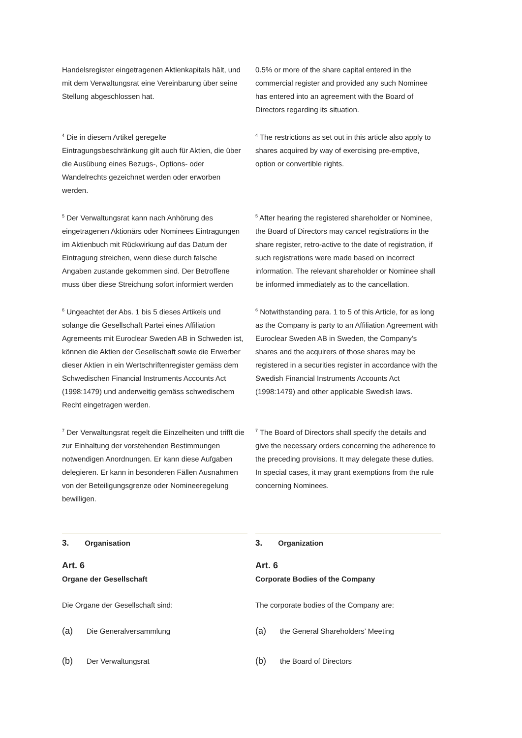Handelsregister eingetragenen Aktienkapitals hält, und mit dem Verwaltungsrat eine Vereinbarung über seine Stellung abgeschlossen hat.
0.5% or more of the share capital entered in the commercial register and provided any such Nominee has entered into an agreement with the Board of Directors regarding its situation.
<sup>4</sup> Die in diesem Artikel geregelte Eintragungsbeschränkung gilt auch für Aktien, die über die Ausübung eines Bezugs-, Options- oder Wandelrechts gezeichnet werden oder erworben werden.
<sup>4</sup> The restrictions as set out in this article also apply to shares acquired by way of exercising pre-emptive, option or convertible rights.
<sup>5</sup> Der Verwaltungsrat kann nach Anhörung des eingetragenen Aktionärs oder Nominees Eintragungen im Aktienbuch mit Rückwirkung auf das Datum der Eintragung streichen, wenn diese durch falsche Angaben zustande gekommen sind. Der Betroffene muss über diese Streichung sofort informiert werden
<sup>5</sup> After hearing the registered shareholder or Nominee, the Board of Directors may cancel registrations in the share register, retro-active to the date of registration, if such registrations were made based on incorrect information. The relevant shareholder or Nominee shall be informed immediately as to the cancellation.
<sup>6</sup> Ungeachtet der Abs. 1 bis 5 dieses Artikels und solange die Gesellschaft Partei eines Affiliation Agremeents mit Euroclear Sweden AB in Schweden ist, können die Aktien der Gesellschaft sowie die Erwerber dieser Aktien in ein Wertschriftenregister gemäss dem Schwedischen Financial Instruments Accounts Act (1998:1479) und anderweitig gemäss schwedischem Recht eingetragen werden.
<sup>6</sup> Notwithstanding para. 1 to 5 of this Article, for as long as the Company is party to an Affiliation Agreement with Euroclear Sweden AB in Sweden, the Company’s shares and the acquirers of those shares may be registered in a securities register in accordance with the Swedish Financial Instruments Accounts Act (1998:1479) and other applicable Swedish laws.
<sup>7</sup> Der Verwaltungsrat regelt die Einzelheiten und trifft die zur Einhaltung der vorstehenden Bestimmungen notwendigen Anordnungen. Er kann diese Aufgaben delegieren. Er kann in besonderen Fällen Ausnahmen von der Beteiligungsgrenze oder Nomineeregelung bewilligen.
<sup>7</sup> The Board of Directors shall specify the details and give the necessary orders concerning the adherence to the preceding provisions. It may delegate these duties. In special cases, it may grant exemptions from the rule concerning Nominees.
3. Organisation
Art. 6
Organe der Gesellschaft
Die Organe der Gesellschaft sind:
(a) Die Generalversammlung
(b) Der Verwaltungsrat
3. Organization
Art. 6
Corporate Bodies of the Company
The corporate bodies of the Company are:
(a) the General Shareholders’ Meeting
(b) the Board of Directors